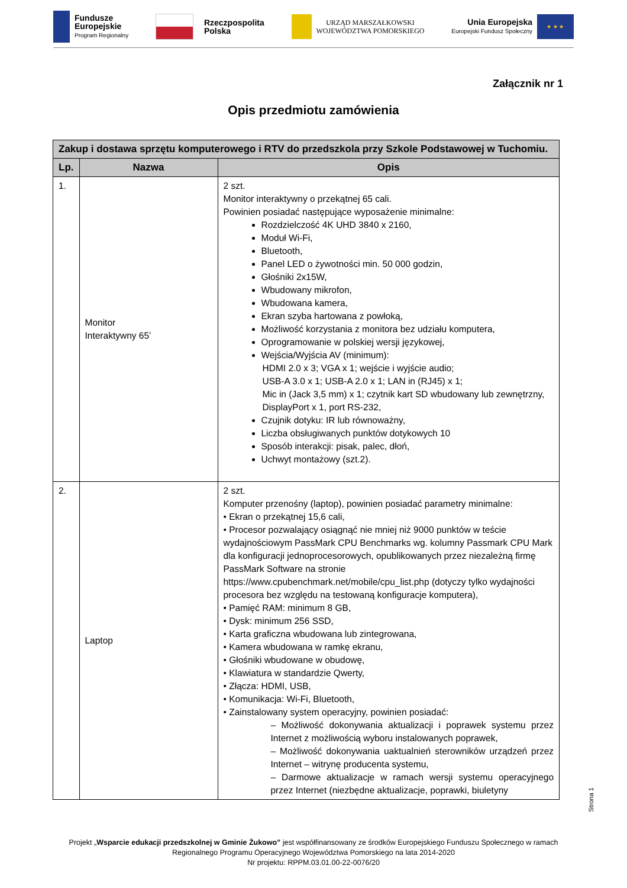Fundusze
Europejskie
Program Regionalny
Rzeczpospolita
Polska
URZĄD MARSZAŁKOWSKI
WOJEWÓDZTWA POMORSKIEGO
Unia Europejska
Europejski Fundusz Społeczny
★ ★ ★
Załącznik nr 1
Opis przedmiotu zamówienia
| Zakup i dostawa sprzętu komputerowego i RTV do przedszkola przy Szkole Podstawowej w Tuchomiu. | | |
| --- | --- | --- |
| Lp. | Nazwa | Opis |
| 1. | Monitor Interaktywny 65’ | 2 szt. Monitor interaktywny o przekątnej 65 cali. Powinien posiadać następujące wyposażenie minimalne: Rozdzielczość 4K UHD 3840 x 2160, Moduł Wi-Fi, Bluetooth, Panel LED o żywotności min. 50 000 godzin, Głośniki 2x15W, Wbudowany mikrofon, Wbudowana kamera, Ekran szyba hartowana z powłoką, Możliwość korzystania z monitora bez udziału komputera, Oprogramowanie w polskiej wersji językowej, Wejścia/Wyjścia AV (minimum): HDMI 2.0 x 3; VGA x 1; wejście i wyjście audio; USB-A 3.0 x 1; USB-A 2.0 x 1; LAN in (RJ45) x 1; Mic in (Jack 3,5 mm) x 1; czytnik kart SD wbudowany lub zewnętrzny, DisplayPort x 1, port RS-232, Czujnik dotyku: IR lub równoważny, Liczba obsługiwanych punktów dotykowych 10 Sposób interakcji: pisak, palec, dłoń, Uchwyt montażowy (szt.2). |
| 2. | Laptop | 2 szt. Komputer przenośny (laptop), powinien posiadać parametry minimalne: • Ekran o przekątnej 15,6 cali, • Procesor pozwalający osiągnąć nie mniej niż 9000 punktów w teście wydajnościowym PassMark CPU Benchmarks wg. kolumny Passmark CPU Mark dla konfiguracji jednoprocesorowych, opublikowanych przez niezależną firmę PassMark Software na stronie https://www.cpubenchmark.net/mobile/cpu_list.php (dotyczy tylko wydajności procesora bez względu na testowaną konfiguracje komputera), • Pamięć RAM: minimum 8 GB, • Dysk: minimum 256 SSD, • Karta graficzna wbudowana lub zintegrowana, • Kamera wbudowana w ramkę ekranu, • Głośniki wbudowane w obudowę, • Klawiatura w standardzie Qwerty, • Złącza: HDMI, USB, • Komunikacja: Wi-Fi, Bluetooth, • Zainstalowany system operacyjny, powinien posiadać: – Możliwość dokonywania aktualizacji i poprawek systemu przez Internet z możliwością wyboru instalowanych poprawek, – Możliwość dokonywania uaktualnień sterowników urządzeń przez Internet – witrynę producenta systemu, – Darmowe aktualizacje w ramach wersji systemu operacyjnego przez Internet (niezbędne aktualizacje, poprawki, biuletyny |
Strona 1
Projekt „Wsparcie edukacji przedszkolnej w Gminie Żukowo” jest współfinansowany ze środków Europejskiego Funduszu Społecznego w ramach
Regionalnego Programu Operacyjnego Województwa Pomorskiego na lata 2014-2020
Nr projektu: RPPM.03.01.00-22-0076/20